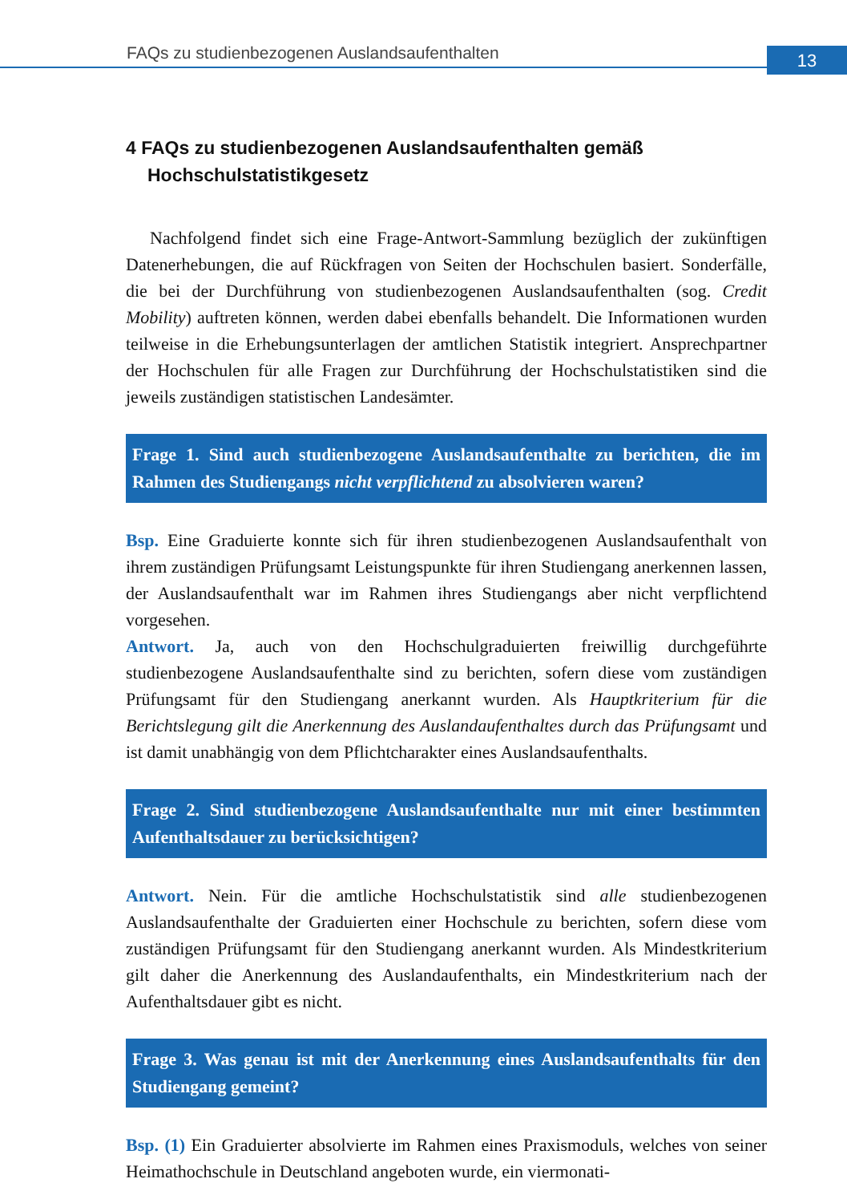FAQs zu studienbezogenen Auslandsaufenthalten
13
4 FAQs zu studienbezogenen Auslandsaufenthalten gemäß Hochschulstatistikgesetz
Nachfolgend findet sich eine Frage-Antwort-Sammlung bezüglich der zukünftigen Datenerhebungen, die auf Rückfragen von Seiten der Hochschulen basiert. Sonderfälle, die bei der Durchführung von studienbezogenen Auslandsaufenthalten (sog. Credit Mobility) auftreten können, werden dabei ebenfalls behandelt. Die Informationen wurden teilweise in die Erhebungsunterlagen der amtlichen Statistik integriert. Ansprechpartner der Hochschulen für alle Fragen zur Durchführung der Hochschulstatistiken sind die jeweils zuständigen statistischen Landesämter.
Frage 1. Sind auch studienbezogene Auslandsaufenthalte zu berichten, die im Rahmen des Studiengangs nicht verpflichtend zu absolvieren waren?
Bsp. Eine Graduierte konnte sich für ihren studienbezogenen Auslandsaufenthalt von ihrem zuständigen Prüfungsamt Leistungspunkte für ihren Studiengang anerkennen lassen, der Auslandsaufenthalt war im Rahmen ihres Studiengangs aber nicht verpflichtend vorgesehen.
Antwort. Ja, auch von den Hochschulgraduierten freiwillig durchgeführte studienbezogene Auslandsaufenthalte sind zu berichten, sofern diese vom zuständigen Prüfungsamt für den Studiengang anerkannt wurden. Als Hauptkriterium für die Berichtslegung gilt die Anerkennung des Auslandaufenthaltes durch das Prüfungsamt und ist damit unabhängig von dem Pflichtcharakter eines Auslandsaufenthalts.
Frage 2. Sind studienbezogene Auslandsaufenthalte nur mit einer bestimmten Aufenthaltsdauer zu berücksichtigen?
Antwort. Nein. Für die amtliche Hochschulstatistik sind alle studienbezogenen Auslandsaufenthalte der Graduierten einer Hochschule zu berichten, sofern diese vom zuständigen Prüfungsamt für den Studiengang anerkannt wurden. Als Mindestkriterium gilt daher die Anerkennung des Auslandaufenthalts, ein Mindestkriterium nach der Aufenthaltsdauer gibt es nicht.
Frage 3. Was genau ist mit der Anerkennung eines Auslandsaufenthalts für den Studiengang gemeint?
Bsp. (1) Ein Graduierter absolvierte im Rahmen eines Praxismoduls, welches von seiner Heimathochschule in Deutschland angeboten wurde, ein viermonati-